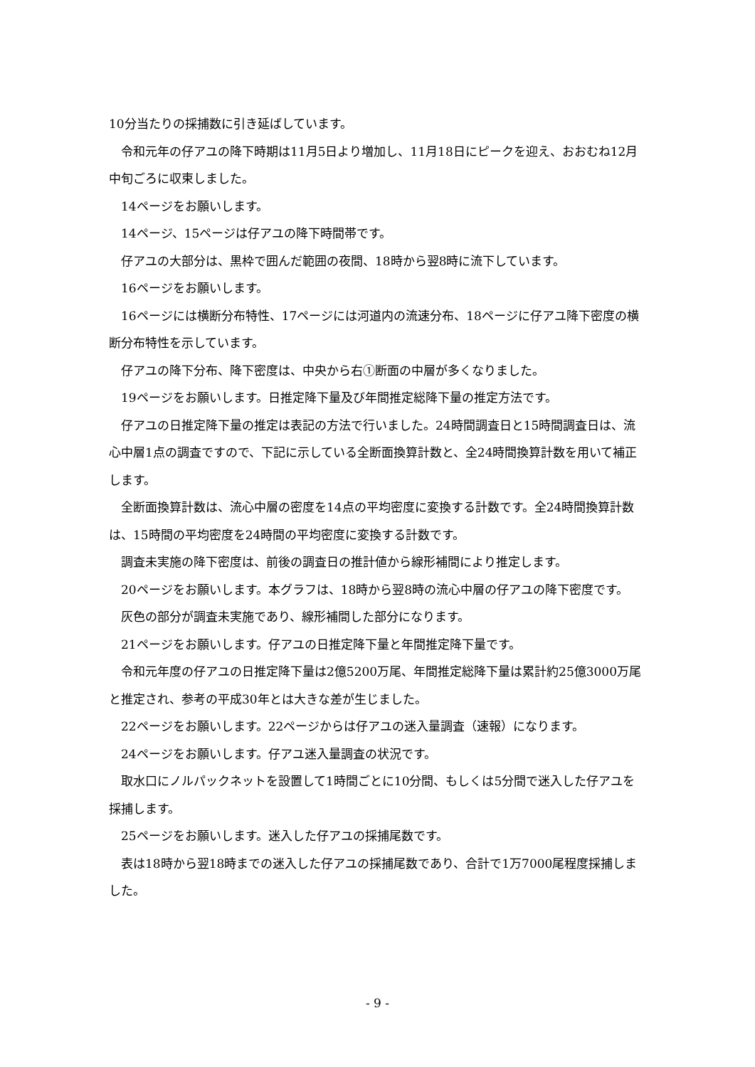10分当たりの採捕数に引き延ばしています。
令和元年の仔アユの降下時期は11月5日より増加し、11月18日にピークを迎え、おおむね12月中旬ごろに収束しました。
14ページをお願いします。
14ページ、15ページは仔アユの降下時間帯です。
仔アユの大部分は、黒枠で囲んだ範囲の夜間、18時から翌8時に流下しています。
16ページをお願いします。
16ページには横断分布特性、17ページには河道内の流速分布、18ページに仔アユ降下密度の横断分布特性を示しています。
仔アユの降下分布、降下密度は、中央から右①断面の中層が多くなりました。
19ページをお願いします。日推定降下量及び年間推定総降下量の推定方法です。
仔アユの日推定降下量の推定は表記の方法で行いました。24時間調査日と15時間調査日は、流心中層1点の調査ですので、下記に示している全断面換算計数と、全24時間換算計数を用いて補正します。
全断面換算計数は、流心中層の密度を14点の平均密度に変換する計数です。全24時間換算計数は、15時間の平均密度を24時間の平均密度に変換する計数です。
調査未実施の降下密度は、前後の調査日の推計値から線形補間により推定します。
20ページをお願いします。本グラフは、18時から翌8時の流心中層の仔アユの降下密度です。
灰色の部分が調査未実施であり、線形補間した部分になります。
21ページをお願いします。仔アユの日推定降下量と年間推定降下量です。
令和元年度の仔アユの日推定降下量は2億5200万尾、年間推定総降下量は累計約25億3000万尾と推定され、参考の平成30年とは大きな差が生じました。
22ページをお願いします。22ページからは仔アユの迷入量調査（速報）になります。
24ページをお願いします。仔アユ迷入量調査の状況です。
取水口にノルパックネットを設置して1時間ごとに10分間、もしくは5分間で迷入した仔アユを採捕します。
25ページをお願いします。迷入した仔アユの採捕尾数です。
表は18時から翌18時までの迷入した仔アユの採捕尾数であり、合計で1万7000尾程度採捕しました。
- 9 -